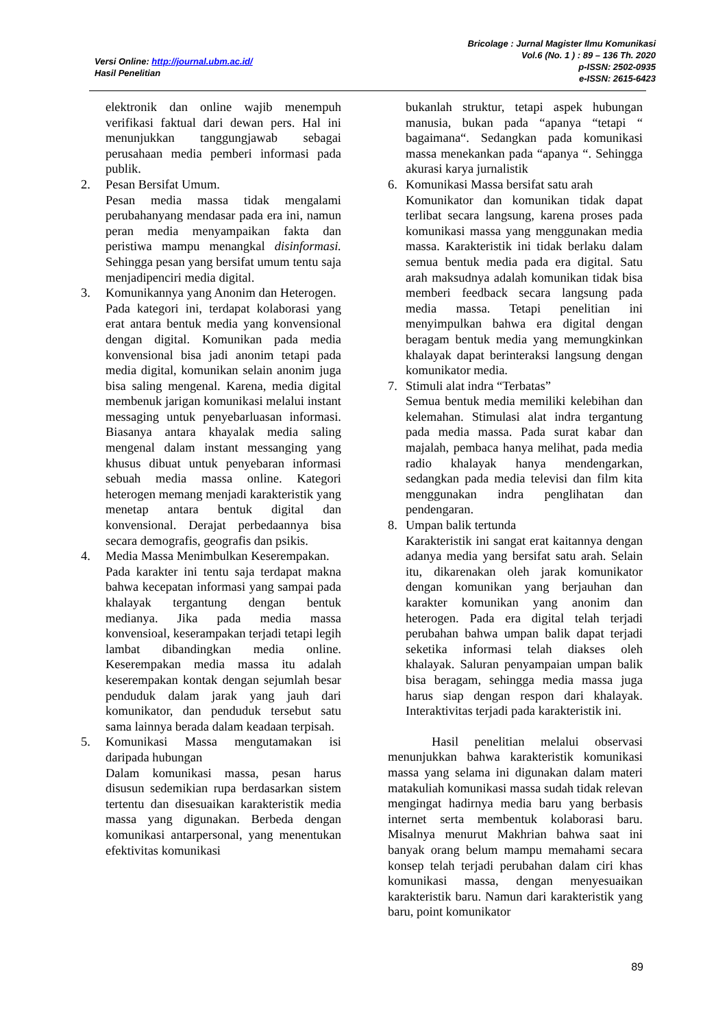Versi Online: http://journal.ubm.ac.id/
Hasil Penelitian
Bricolage : Jurnal Magister Ilmu Komunikasi
Vol.6 (No. 1 ) : 89 – 136 Th. 2020
p-ISSN: 2502-0935
e-ISSN: 2615-6423
elektronik dan online wajib menempuh verifikasi faktual dari dewan pers. Hal ini menunjukkan tanggungjawab sebagai perusahaan media pemberi informasi pada publik.
2. Pesan Bersifat Umum.
Pesan media massa tidak mengalami perubahanyang mendasar pada era ini, namun peran media menyampaikan fakta dan peristiwa mampu menangkal disinformasi. Sehingga pesan yang bersifat umum tentu saja menjadipenciri media digital.
3. Komunikannya yang Anonim dan Heterogen.
Pada kategori ini, terdapat kolaborasi yang erat antara bentuk media yang konvensional dengan digital. Komunikan pada media konvensional bisa jadi anonim tetapi pada media digital, komunikan selain anonim juga bisa saling mengenal. Karena, media digital membenuk jarigan komunikasi melalui instant messaging untuk penyebarluasan informasi. Biasanya antara khayalak media saling mengenal dalam instant messanging yang khusus dibuat untuk penyebaran informasi sebuah media massa online. Kategori heterogen memang menjadi karakteristik yang menetap antara bentuk digital dan konvensional. Derajat perbedaannya bisa secara demografis, geografis dan psikis.
4. Media Massa Menimbulkan Keserempakan.
Pada karakter ini tentu saja terdapat makna bahwa kecepatan informasi yang sampai pada khalayak tergantung dengan bentuk medianya. Jika pada media massa konvensioal, keserampakan terjadi tetapi legih lambat dibandingkan media online. Keserempakan media massa itu adalah keserempakan kontak dengan sejumlah besar penduduk dalam jarak yang jauh dari komunikator, dan penduduk tersebut satu sama lainnya berada dalam keadaan terpisah.
5. Komunikasi Massa mengutamakan isi daripada hubungan
Dalam komunikasi massa, pesan harus disusun sedemikian rupa berdasarkan sistem tertentu dan disesuaikan karakteristik media massa yang digunakan. Berbeda dengan komunikasi antarpersonal, yang menentukan efektivitas komunikasi
bukanlah struktur, tetapi aspek hubungan manusia, bukan pada “apanya “tetapi “ bagaimana“. Sedangkan pada komunikasi massa menekankan pada “apanya “. Sehingga akurasi karya jurnalistik
6. Komunikasi Massa bersifat satu arah
Komunikator dan komunikan tidak dapat terlibat secara langsung, karena proses pada komunikasi massa yang menggunakan media massa. Karakteristik ini tidak berlaku dalam semua bentuk media pada era digital. Satu arah maksudnya adalah komunikan tidak bisa memberi feedback secara langsung pada media massa. Tetapi penelitian ini menyimpulkan bahwa era digital dengan beragam bentuk media yang memungkinkan khalayak dapat berinteraksi langsung dengan komunikator media.
7. Stimuli alat indra “Terbatas”
Semua bentuk media memiliki kelebihan dan kelemahan. Stimulasi alat indra tergantung pada media massa. Pada surat kabar dan majalah, pembaca hanya melihat, pada media radio khalayak hanya mendengarkan, sedangkan pada media televisi dan film kita menggunakan indra penglihatan dan pendengaran.
8. Umpan balik tertunda
Karakteristik ini sangat erat kaitannya dengan adanya media yang bersifat satu arah. Selain itu, dikarenakan oleh jarak komunikator dengan komunikan yang berjauhan dan karakter komunikan yang anonim dan heterogen. Pada era digital telah terjadi perubahan bahwa umpan balik dapat terjadi seketika informasi telah diakses oleh khalayak. Saluran penyampaian umpan balik bisa beragam, sehingga media massa juga harus siap dengan respon dari khalayak. Interaktivitas terjadi pada karakteristik ini.
Hasil penelitian melalui observasi menunjukkan bahwa karakteristik komunikasi massa yang selama ini digunakan dalam materi matakuliah komunikasi massa sudah tidak relevan mengingat hadirnya media baru yang berbasis internet serta membentuk kolaborasi baru. Misalnya menurut Makhrian bahwa saat ini banyak orang belum mampu memahami secara konsep telah terjadi perubahan dalam ciri khas komunikasi massa, dengan menyesuaikan karakteristik baru. Namun dari karakteristik yang baru, point komunikator
89